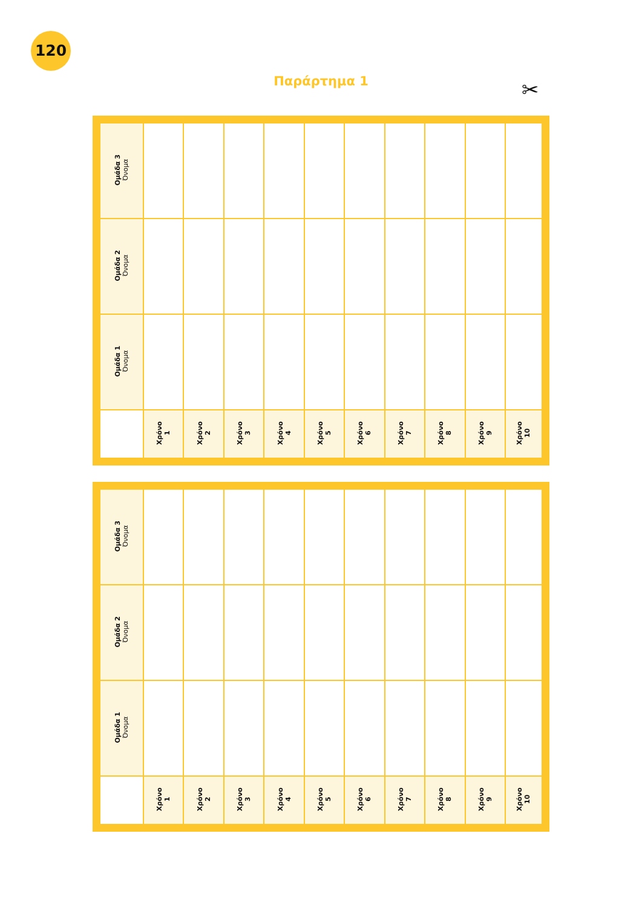120
Παράρτημα 1 ✂
| Ομάδα 3 Όνομα | | | | | | | | | | |
| Ομάδα 2 Όνομα | | | | | | | | | | |
| Ομάδα 1 Όνομα | | | | | | | | | | |
| | Χρόνο 1 | Χρόνο 2 | Χρόνο 3 | Χρόνο 4 | Χρόνο 5 | Χρόνο 6 | Χρόνο 7 | Χρόνο 8 | Χρόνο 9 | Χρόνο 10 |
| Ομάδα 3 Όνομα | | | | | | | | | | |
| Ομάδα 2 Όνομα | | | | | | | | | | |
| Ομάδα 1 Όνομα | | | | | | | | | | |
| | Χρόνο 1 | Χρόνο 2 | Χρόνο 3 | Χρόνο 4 | Χρόνο 5 | Χρόνο 6 | Χρόνο 7 | Χρόνο 8 | Χρόνο 9 | Χρόνο 10 |